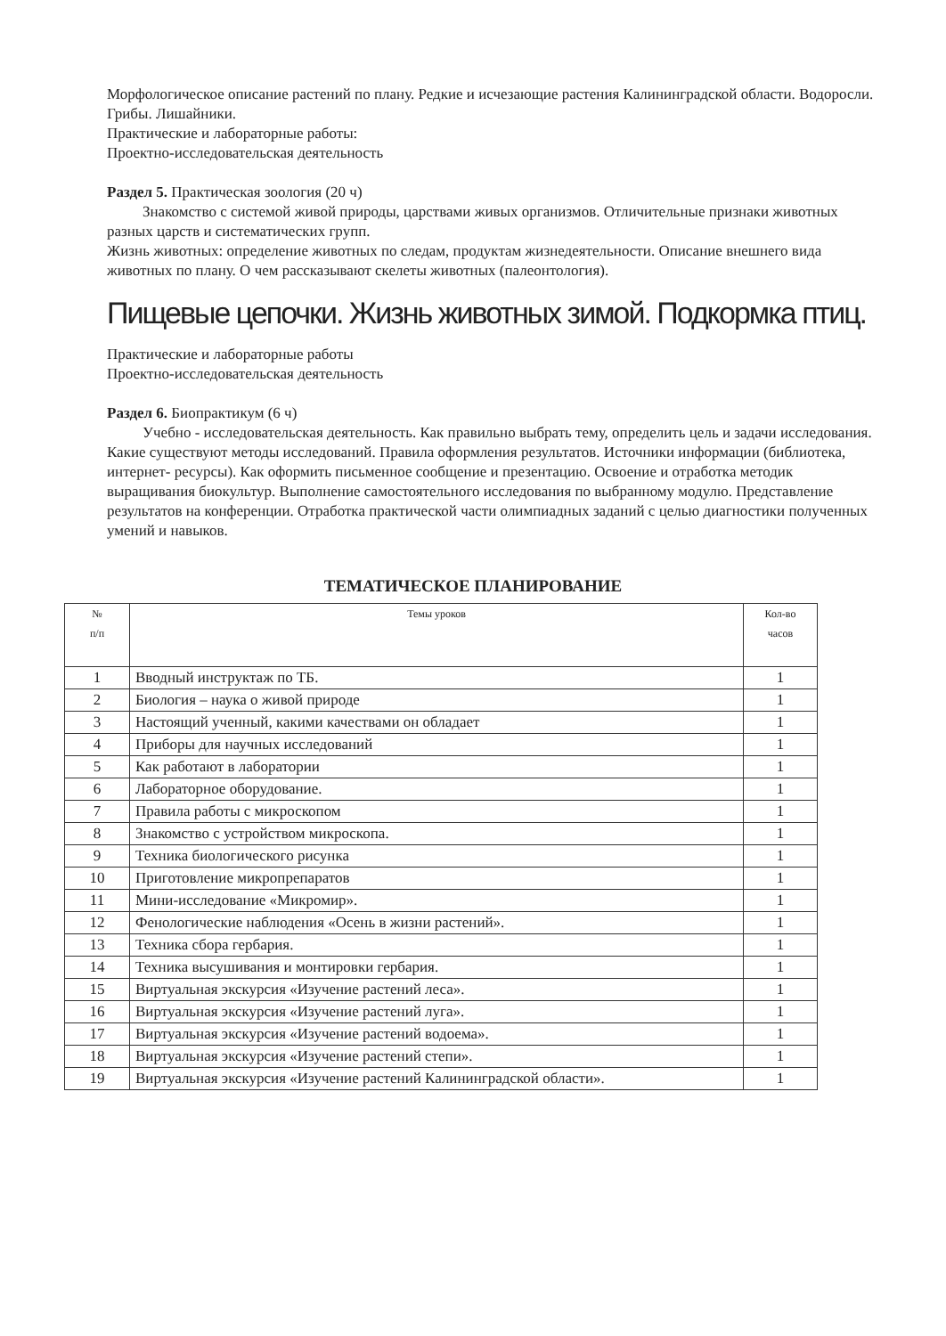Морфологическое описание растений по плану. Редкие и исчезающие растения Калининградской области. Водоросли. Грибы. Лишайники.
Практические и лабораторные работы:
Проектно-исследовательская деятельность
Раздел 5. Практическая зоология (20 ч)
Знакомство с системой живой природы, царствами живых организмов. Отличительные признаки животных разных царств и систематических групп.
Жизнь животных: определение животных по следам, продуктам жизнедеятельности. Описание внешнего вида животных по плану. О чем рассказывают скелеты животных (палеонтология).
Пищевые цепочки. Жизнь животных зимой. Подкормка птиц.
Практические и лабораторные работы
Проектно-исследовательская деятельность
Раздел 6. Биопрактикум (6 ч)
Учебно - исследовательская деятельность. Как правильно выбрать тему, определить цель и задачи исследования. Какие существуют методы исследований. Правила оформления результатов. Источники информации (библиотека, интернет- ресурсы). Как оформить письменное сообщение и презентацию. Освоение и отработка методик выращивания биокультур. Выполнение самостоятельного исследования по выбранному модулю. Представление результатов на конференции. Отработка практической части олимпиадных заданий с целью диагностики полученных умений и навыков.
ТЕМАТИЧЕСКОЕ ПЛАНИРОВАНИЕ
| № п/п | Темы уроков | Кол-во часов |
| --- | --- | --- |
| 1 | Вводный инструктаж по ТБ. | 1 |
| 2 | Биология – наука о живой природе | 1 |
| 3 | Настоящий ученный, какими качествами он обладает | 1 |
| 4 | Приборы для научных исследований | 1 |
| 5 | Как работают в лаборатории | 1 |
| 6 | Лабораторное оборудование. | 1 |
| 7 | Правила работы с микроскопом | 1 |
| 8 | Знакомство с устройством микроскопа. | 1 |
| 9 | Техника биологического рисунка | 1 |
| 10 | Приготовление микропрепаратов | 1 |
| 11 | Мини-исследование «Микромир». | 1 |
| 12 | Фенологические наблюдения «Осень в жизни растений». | 1 |
| 13 | Техника сбора гербария. | 1 |
| 14 | Техника высушивания и монтировки гербария. | 1 |
| 15 | Виртуальная экскурсия «Изучение растений леса». | 1 |
| 16 | Виртуальная экскурсия «Изучение растений луга». | 1 |
| 17 | Виртуальная экскурсия «Изучение растений водоема». | 1 |
| 18 | Виртуальная экскурсия «Изучение растений степи». | 1 |
| 19 | Виртуальная экскурсия «Изучение растений Калининградской области». | 1 |